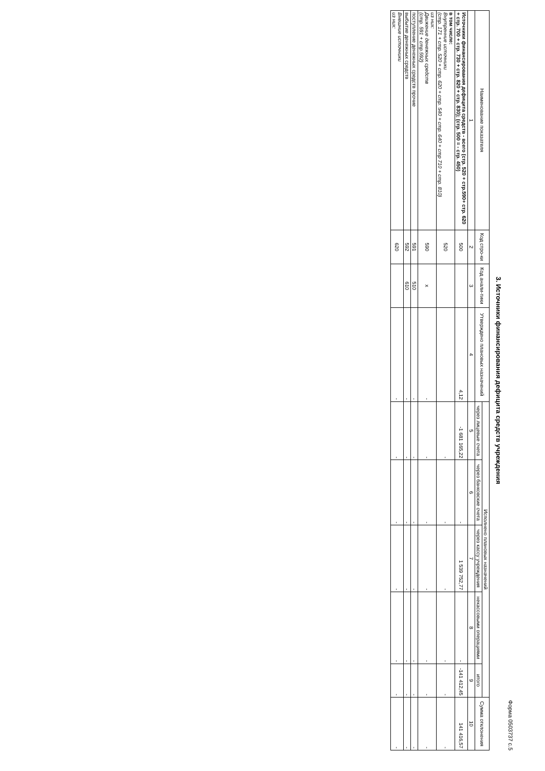Форма 0503737 с.5
3. Источники финансирования дефицита средств учреждения
| Наименование показателя | Код стро-ки | Код анали-тики | Утверждено плановых назначений | Исполнено плановых назначений | | | | | Сумма отклонения |
| --- | --- | --- | --- | --- | --- | --- | --- | --- | --- |
| | | | | через лицевые счета | через банковские счета | через кассу учреждения | некассовыми операциями | итого | |
| 1 | 2 | 3 | 4 | 5 | 6 | 7 | 8 | 9 | 10 |
| Источники финансирования дефицита средств - всего (стр. 520 + стр.590+ стр. 620 + стр. 700 + стр. 730 + стр. 820 + стр. 830); (стр. 500 = - стр. 450) | 500 | | 4,12 | -1 681 165,22 | - | 1 539 752,77 | - | -141 412,45 | 141 416,57 |
| в том числе: Внутренние источники (стр. 171 + стр. 520 + стр. 620 + стр. 540 + стр. 640 + стр 710 + стр. 810) | 520 | | | - | - | - | - | - | - |
| из них: Движение денежных средств (стр. 591 + стр.592) | 590 | x | - | - | - | - | - | - | - |
| поступление денежных средств прочие | 591 | 510 | - | - | - | - | - | - | - |
| выбытие денежных средств | 592 | 610 | - | - | - | - | - | - | - |
| Внешние источники из них: | 620 | | - | - | - | - | - | - | - |